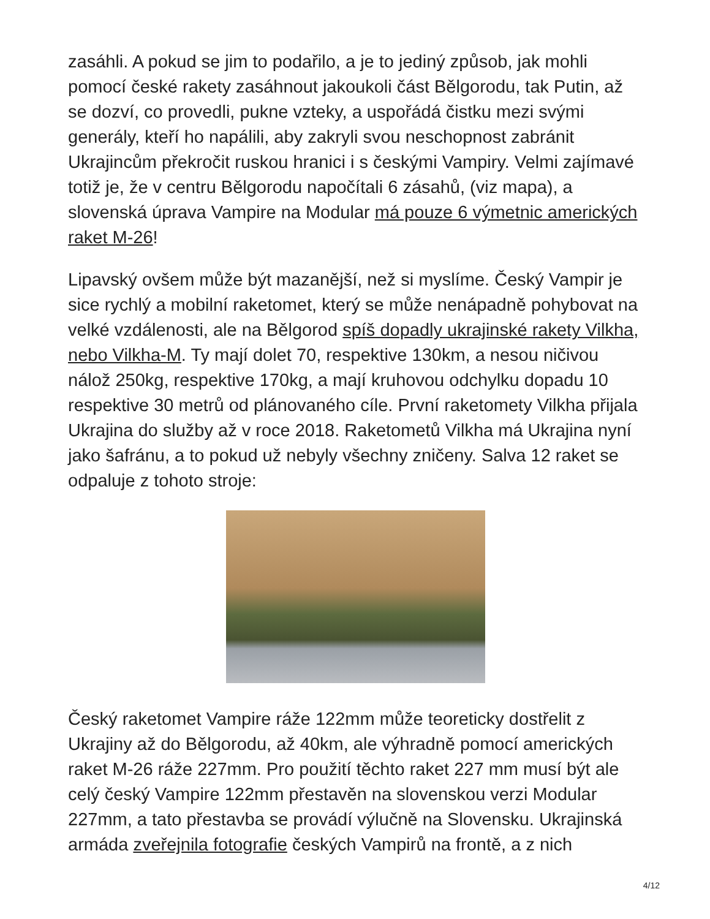zasáhli. A pokud se jim to podařilo, a je to jediný způsob, jak mohli pomocí české rakety zasáhnout jakoukoli část Bělgorodu, tak Putin, až se dozví, co provedli, pukne vzteky, a uspořádá čistku mezi svými generály, kteří ho napálili, aby zakryli svou neschopnost zabránit Ukrajincům překročit ruskou hranici i s českými Vampiry. Velmi zajímavé totiž je, že v centru Bělgorodu napočítali 6 zásahů, (viz mapa), a slovenská úprava Vampire na Modular má pouze 6 výmetnic amerických raket M-26!
Lipavský ovšem může být mazanější, než si myslíme. Český Vampir je sice rychlý a mobilní raketomet, který se může nenápadně pohybovat na velké vzdálenosti, ale na Bělgorod spíš dopadly ukrajinské rakety Vilkha, nebo Vilkha-M. Ty mají dolet 70, respektive 130km, a nesou ničivou nálož 250kg, respektive 170kg, a mají kruhovou odchylku dopadu 10 respektive 30 metrů od plánovaného cíle. První raketomety Vilkha přijala Ukrajina do služby až v roce 2018. Raketometů Vilkha má Ukrajina nyní jako šafránu, a to pokud už nebyly všechny zničeny. Salva 12 raket se odpaluje z tohoto stroje:
Český raketomet Vampire ráže 122mm může teoreticky dostřelit z Ukrajiny až do Bělgorodu, až 40km, ale výhradně pomocí amerických raket M-26 ráže 227mm. Pro použití těchto raket 227 mm musí být ale celý český Vampire 122mm přestavěn na slovenskou verzi Modular 227mm, a tato přestavba se provádí výlučně na Slovensku. Ukrajinská armáda zveřejnila fotografie českých Vampirů na frontě, a z nich
4/12